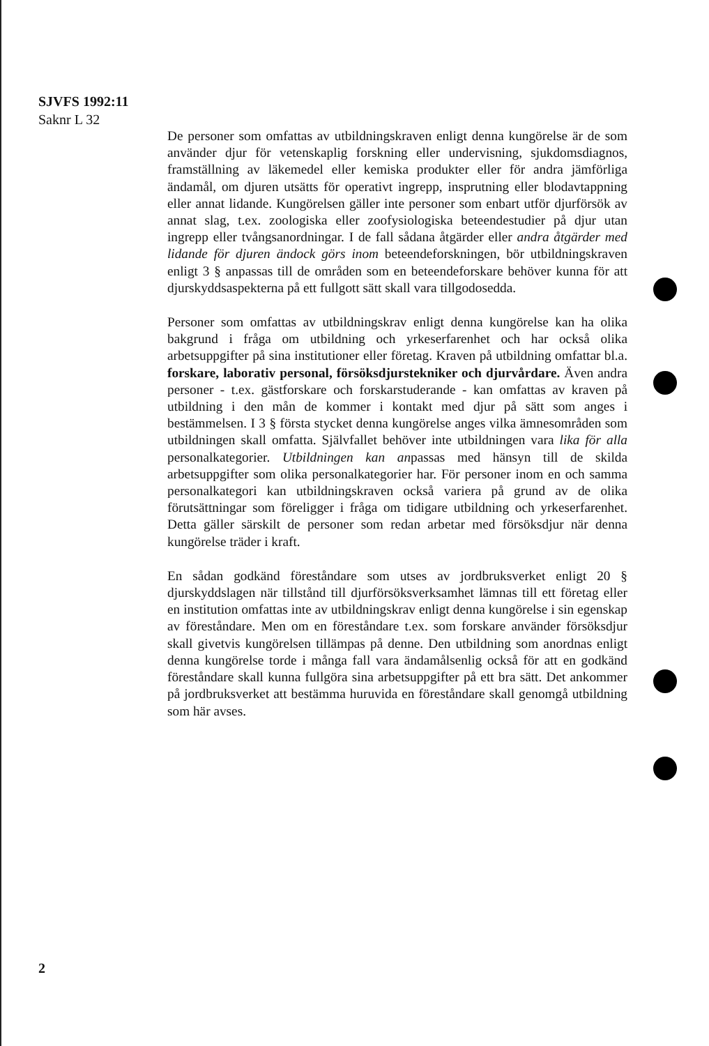SJVFS 1992:11
Saknr L 32
De personer som omfattas av utbildningskraven enligt denna kungörelse är de som använder djur för vetenskaplig forskning eller undervisning, sjukdomsdiagnos, framställning av läkemedel eller kemiska produkter eller för andra jämförliga ändamål, om djuren utsätts för operativt ingrepp, insprutning eller blodavtappning eller annat lidande. Kungörelsen gäller inte personer som enbart utför djurförsök av annat slag, t.ex. zoologiska eller zoofysiologiska beteendestudier på djur utan ingrepp eller tvångsanordningar. I de fall sådana åtgärder eller andra åtgärder med lidande för djuren ändock görs inom beteendeforskningen, bör utbildningskraven enligt 3 § anpassas till de områden som en beteendeforskare behöver kunna för att djurskyddsaspekterna på ett fullgott sätt skall vara tillgodosedda.
Personer som omfattas av utbildningskrav enligt denna kungörelse kan ha olika bakgrund i fråga om utbildning och yrkeserfarenhet och har också olika arbetsuppgifter på sina institutioner eller företag. Kraven på utbildning omfattar bl.a. forskare, laborativ personal, försöksdjurstekniker och djurvårdare. Även andra personer - t.ex. gästforskare och forskarstuderande - kan omfattas av kraven på utbildning i den mån de kommer i kontakt med djur på sätt som anges i bestämmelsen. I 3 § första stycket denna kungörelse anges vilka ämnesområden som utbildningen skall omfatta. Självfallet behöver inte utbildningen vara lika för alla personalkategorier. Utbildningen kan anpassas med hänsyn till de skilda arbetsuppgifter som olika personalkategorier har. För personer inom en och samma personalkategori kan utbildningskraven också variera på grund av de olika förutsättningar som föreligger i fråga om tidigare utbildning och yrkeserfarenhet. Detta gäller särskilt de personer som redan arbetar med försöksdjur när denna kungörelse träder i kraft.
En sådan godkänd föreståndare som utses av jordbruksverket enligt 20 § djurskyddslagen när tillstånd till djurförsöksverksamhet lämnas till ett företag eller en institution omfattas inte av utbildningskrav enligt denna kungörelse i sin egenskap av föreståndare. Men om en föreståndare t.ex. som forskare använder försöksdjur skall givetvis kungörelsen tillämpas på denne. Den utbildning som anordnas enligt denna kungörelse torde i många fall vara ändamålsenlig också för att en godkänd föreståndare skall kunna fullgöra sina arbetsuppgifter på ett bra sätt. Det ankommer på jordbruksverket att bestämma huruvida en föreståndare skall genomgå utbildning som här avses.
2